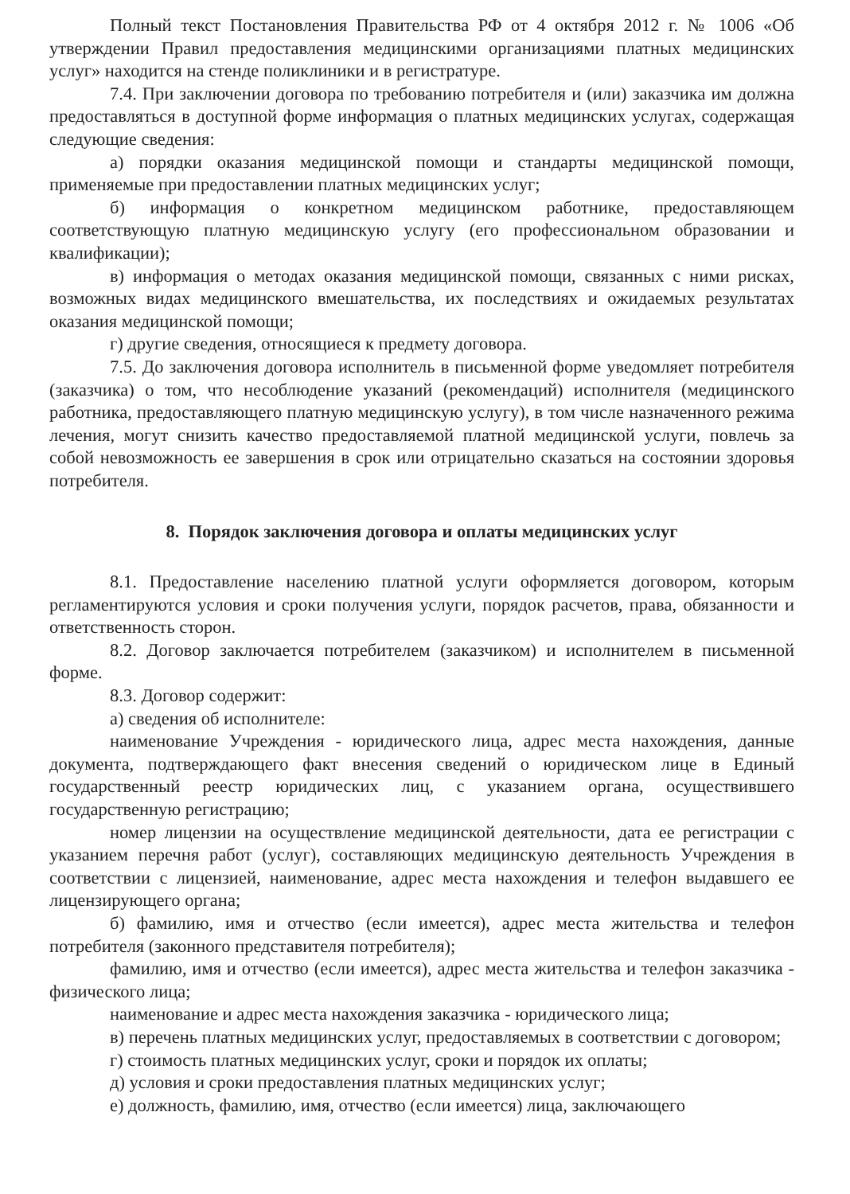Полный текст Постановления Правительства РФ от 4 октября 2012 г. № 1006 «Об утверждении Правил предоставления медицинскими организациями платных медицинских услуг» находится на стенде поликлиники и в регистратуре.
7.4. При заключении договора по требованию потребителя и (или) заказчика им должна предоставляться в доступной форме информация о платных медицинских услугах, содержащая следующие сведения:
а) порядки оказания медицинской помощи и стандарты медицинской помощи, применяемые при предоставлении платных медицинских услуг;
б) информация о конкретном медицинском работнике, предоставляющем соответствующую платную медицинскую услугу (его профессиональном образовании и квалификации);
в) информация о методах оказания медицинской помощи, связанных с ними рисках, возможных видах медицинского вмешательства, их последствиях и ожидаемых результатах оказания медицинской помощи;
г) другие сведения, относящиеся к предмету договора.
7.5. До заключения договора исполнитель в письменной форме уведомляет потребителя (заказчика) о том, что несоблюдение указаний (рекомендаций) исполнителя (медицинского работника, предоставляющего платную медицинскую услугу), в том числе назначенного режима лечения, могут снизить качество предоставляемой платной медицинской услуги, повлечь за собой невозможность ее завершения в срок или отрицательно сказаться на состоянии здоровья потребителя.
8. Порядок заключения договора и оплаты медицинских услуг
8.1. Предоставление населению платной услуги оформляется договором, которым регламентируются условия и сроки получения услуги, порядок расчетов, права, обязанности и ответственность сторон.
8.2. Договор заключается потребителем (заказчиком) и исполнителем в письменной форме.
8.3. Договор содержит:
а) сведения об исполнителе:
наименование Учреждения - юридического лица, адрес места нахождения, данные документа, подтверждающего факт внесения сведений о юридическом лице в Единый государственный реестр юридических лиц, с указанием органа, осуществившего государственную регистрацию;
номер лицензии на осуществление медицинской деятельности, дата ее регистрации с указанием перечня работ (услуг), составляющих медицинскую деятельность Учреждения в соответствии с лицензией, наименование, адрес места нахождения и телефон выдавшего ее лицензирующего органа;
б) фамилию, имя и отчество (если имеется), адрес места жительства и телефон потребителя (законного представителя потребителя);
фамилию, имя и отчество (если имеется), адрес места жительства и телефон заказчика - физического лица;
наименование и адрес места нахождения заказчика - юридического лица;
в) перечень платных медицинских услуг, предоставляемых в соответствии с договором;
г) стоимость платных медицинских услуг, сроки и порядок их оплаты;
д) условия и сроки предоставления платных медицинских услуг;
е) должность, фамилию, имя, отчество (если имеется) лица, заключающего